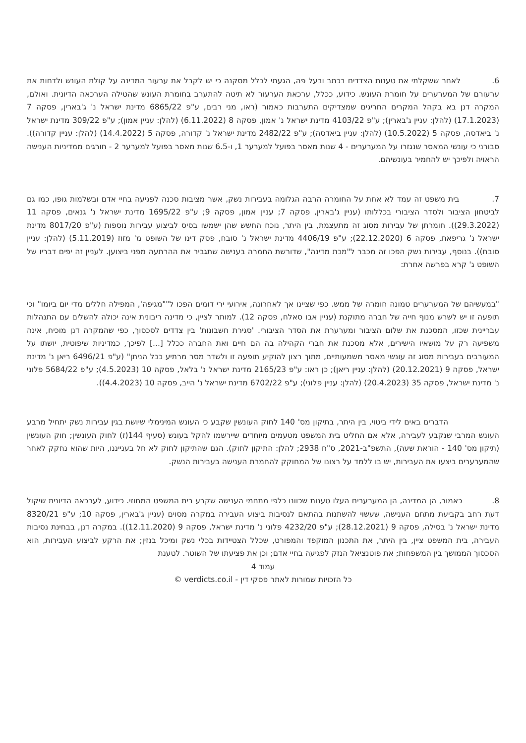6. לאחר ששקלתי את טענות הצדדים בכתב ובעל פה, הגעתי לכלל מסקנה כי יש לקבל את ערעור המדינה על קולת העונש ולדחות את ערעורם של המערערים על חומרת העונש. כידוע, ככלל, ערכאת הערעור לא תיטה להתערב בחומרת העונש שהטילה הערכאה הדיונית. ואולם, המקרה דנן בא בקהל המקרים החריגים שמצדיקים התערבות כאמור (ראו, מני רבים, ע"פ 6865/22 מדינת ישראל נ' ג'בארין, פסקה 7 (17.1.2023) (להלן: עניין ג'בארין); ע"פ 4103/22 מדינת ישראל נ' אמון, פסקה 8 (6.11.2022) (להלן: עניין אמון); ע"פ 309/22 מדינת ישראל נ' ביאדסה, פסקה 5 (10.5.2022) (להלן: עניין ביאדסה); ע"פ 2482/22 מדינת ישראל נ' קדורה, פסקה 5 (14.4.2022) (להלן: עניין קדורה)). סבורני כי עונשי המאסר שנגזרו על המערערים - 4 שנות מאסר בפועל למערער 1, ו-6.5 שנות מאסר בפועל למערער 2 - חורגים ממדיניות הענישה הראויה ולפיכך יש להחמיר בעונשיהם.
7. בית משפט זה עמד לא אחת על החומרה הרבה הגלומה בעבירות נשק, אשר מציבות סכנה לפגיעה בחיי אדם ובשלמות גופו, כמו גם לביטחון הציבור ולסדר הציבורי בכללותו (עניין ג'בארין, פסקה 7; עניין אמון, פסקה 9; ע"פ 1695/22 מדינת ישראל נ' גנאים, פסקה 11 (29.3.2022)). חומרתן של עבירות מסוג זה מתעצמת, בין היתר, נוכח החשש שהן ישמשו בסיס לביצוע עבירות נוספות (ע"פ 8017/20 מדינת ישראל נ' גריפאת, פסקה 6 (22.12.2020); ע"פ 4406/19 מדינת ישראל נ' סובח, פסק דינו של השופט מ' מזוז (5.11.2019) (להלן: עניין סובח)). בנוסף, עבירות נשק הפכו זה מכבר ל"מכת מדינה", שדורשת החמרה בענישה שתגביר את ההרתעה מפני ביצוען. לעניין זה יפים דבריו של השופט ג' קרא בפרשה אחרת:
"במעשיהם של המערערים טמונה חומרה של ממש. כפי שציינו אך לאחרונה, אירועי ירי דומים הפכו ל""מגיפה', המפילה חללים מדי יום ביומו" וכי תופעה זו יש לשרש מנוף חייה של חברה מתוקנת (עניין אבו סאלח, פסקה 12). למותר לציין, כי מדינה ריבונית אינה יכולה להשלים עם התנהלות עבריינית שכזו, המסכנת את שלום הציבור ומערערת את הסדר הציבורי. 'סגירת חשבונות' בין צדדים לסכסוך, כפי שהמקרה דנן מוכיח, אינה משפיעה רק על מושאיו הישירים, אלא מסכנת את חברי הקהילה בה הם חיים ואת החברה ככלל [...] לפיכך, כמדיניות שיפוטית, יושתו על המעורבים בעבירות מסוג זה עונשי מאסר משמעותיים, מתוך רצון להוקיע תופעה זו ולשדר מסר מרתיע ככל הניתן" (ע"פ 6496/21 ריאן נ' מדינת ישראל, פסקה 9 (20.12.2021) (להלן: עניין ריאן); כן ראו: ע"פ 2165/23 מדינת ישראל נ' בלאל, פסקה 10 (4.5.2023); ע"פ 5684/22 פלוני נ' מדינת ישראל, פסקה 35 (20.4.2023) (להלן: עניין פלוני); ע"פ 6702/22 מדינת ישראל נ' הייב, פסקה 10 (4.4.2023)).
הדברים באים לידי ביטוי, בין היתר, בתיקון מס' 140 לחוק העונשין שקבע כי העונש המינימלי שיושת בגין עבירות נשק יתחיל מרבע העונש המרבי שנקבע לעבירה, אלא אם החליט בית המשפט מטעמים מיוחדים שיירשמו להקל בעונש (סעיף 144(ז) לחוק העונשין; חוק העונשין (תיקון מס' 140 - הוראת שעה), התשפ"ב-2021, ס"ח 2938; להלן: התיקון לחוק). הגם שהתיקון לחוק לא חל בענייננו, היות שהוא נחקק לאחר שהמערערים ביצעו את העבירות, יש בו ללמד על רצונו של המחוקק להחמרת הענישה בעבירות הנשק.
8. כאמור, הן המדינה, הן המערערים העלו טענות שכוונו כלפי מתחמי הענישה שקבע בית המשפט המחוזי. כידוע, לערכאה הדיונית שיקול דעת רחב בקביעת מתחם הענישה, שעשוי להשתנות בהתאם לנסיבות ביצוע העבירה במקרה מסוים (עניין ג'בארין, פסקה 10; ע"פ 8320/21 מדינת ישראל נ' בסילה, פסקה 9 (28.12.2021); ע"פ 4232/20 פלוני נ' מדינת ישראל, פסקה 9 (12.11.2020)). במקרה דנן, בבחינת נסיבות העבירה, בית המשפט ציין, בין היתר, את התכנון המוקפד והמפורט, שכלל הצטיידות בכלי נשק ומיכל בנזין; את הרקע לביצוע העבירות, הוא הסכסוך הממושך בין המשפחות; את פוטנציאל הנזק לפגיעה בחיי אדם; וכן את פציעתו של השוטר. לטענת
עמוד 4
כל הזכויות שמורות לאתר פסקי דין - verdicts.co.il ©